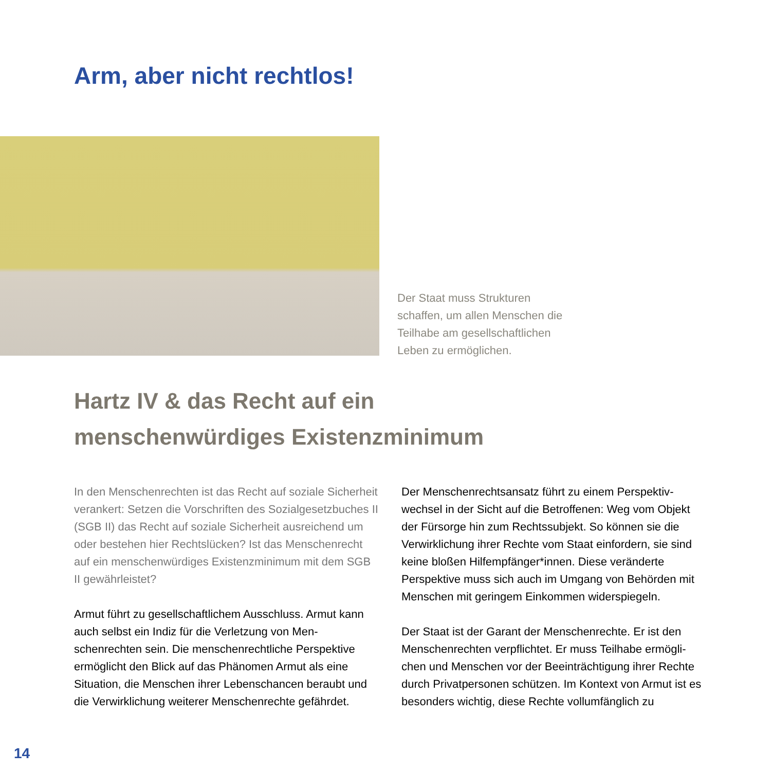Arm, aber nicht rechtlos!
Der Staat muss Strukturen schaffen, um allen Menschen die Teilhabe am gesellschaft­lichen Leben zu ermöglichen.
Hartz IV & das Recht auf ein
menschenwürdiges Existenzminimum
In den Menschenrechten ist das Recht auf soziale Sicherheit verankert: Setzen die Vorschriften des Sozial­gesetzbuches II (SGB II) das Recht auf soziale Sicherheit ausreichend um oder bestehen hier Rechtslücken? Ist das Menschenrecht auf ein menschenwürdiges Existenzmini­mum mit dem SGB II gewährleistet?
Armut führt zu gesellschaftlichem Ausschluss. Armut kann auch selbst ein Indiz für die Verletzung von Men­schenrechten sein. Die menschenrechtliche Perspektive ermöglicht den Blick auf das Phänomen Armut als eine Situation, die Menschen ihrer Lebenschancen beraubt und die Verwirklichung weiterer Menschenrechte gefährdet.
Der Menschenrechtsansatz führt zu einem Perspektiv­wechsel in der Sicht auf die Betroffenen: Weg vom Objekt der Fürsorge hin zum Rechtssubjekt. So können sie die Verwirklichung ihrer Rechte vom Staat einfordern, sie sind keine bloßen Hilfempfänger*innen. Diese veränderte Perspektive muss sich auch im Umgang von Behörden mit Menschen mit geringem Einkommen widerspiegeln.
Der Staat ist der Garant der Menschenrechte. Er ist den Menschenrechten verpflichtet. Er muss Teilhabe ermögli­chen und Menschen vor der Beeinträchtigung ihrer Rechte durch Privatpersonen schützen. Im Kontext von Armut ist es besonders wichtig, diese Rechte vollumfänglich zu
14